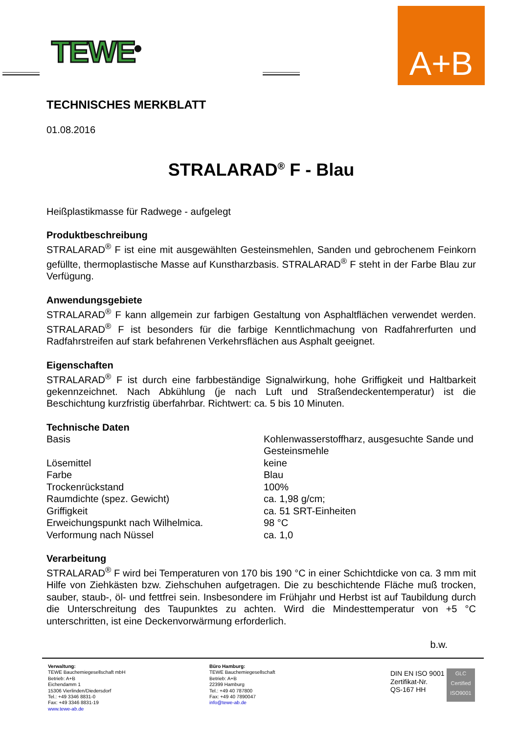TEWE<sup>®</sup>
A+B
TECHNISCHES MERKBLATT
01.08.2016
STRALARAD<sup>®</sup> F - Blau
Heißplastikmasse für Radwege - aufgelegt
Produktbeschreibung
STRALARAD<sup>®</sup> F ist eine mit ausgewählten Gesteinsmehlen, Sanden und gebrochenem Feinkorn gefüllte, thermoplastische Masse auf Kunstharzbasis. STRALARAD<sup>®</sup> F steht in der Farbe Blau zur Verfügung.
Anwendungsgebiete
STRALARAD<sup>®</sup> F kann allgemein zur farbigen Gestaltung von Asphaltflächen verwendet werden. STRALARAD<sup>®</sup> F ist besonders für die farbige Kenntlichmachung von Radfahrerfurten und Radfahrstreifen auf stark befahrenen Verkehrsflächen aus Asphalt geeignet.
Eigenschaften
STRALARAD<sup>®</sup> F ist durch eine farbbeständige Signalwirkung, hohe Griffigkeit und Haltbarkeit gekennzeichnet. Nach Abkühlung (je nach Luft und Straßendeckentemperatur) ist die Beschichtung kurzfristig überfahrbar. Richtwert: ca. 5 bis 10 Minuten.
Technische Daten
| Basis | Kohlenwasserstoffharz, ausgesuchte Sande und Gesteinsmehle |
| Lösemittel | keine |
| Farbe | Blau |
| Trockenrückstand | 100% |
| Raumdichte (spez. Gewicht) | ca. 1,98 g/cm; |
| Griffigkeit | ca. 51 SRT-Einheiten |
| Erweichungspunkt nach Wilhelmica. | 98 °C |
| Verformung nach Nüssel | ca. 1,0 |
Verarbeitung
STRALARAD<sup>®</sup> F wird bei Temperaturen von 170 bis 190 °C in einer Schichtdicke von ca. 3 mm mit Hilfe von Ziehkästen bzw. Ziehschuhen aufgetragen. Die zu beschichtende Fläche muß trocken, sauber, staub-, öl- und fettfrei sein. Insbesondere im Frühjahr und Herbst ist auf Taubildung durch die Unterschreitung des Taupunktes zu achten. Wird die Mindesttemperatur von +5 °C unterschritten, ist eine Deckenvorwärmung erforderlich.
b.w.
Verwaltung:
TEWE Bauchemiegesellschaft mbH
Betrieb: A+B
Eichendamm 1
15306 Vierlinden/Diedersdorf
Tel.: +49 3346 8831-0
Fax: +49 3346 8831-19
www.tewe-ab.de
Büro Hamburg:
TEWE Bauchemiegesellschaft
Betrieb: A+B
22399 Hamburg
Tel.: +49 40 787800
Fax: +49 40 7890047
info@tewe-ab.de
DIN EN ISO 9001
Zertifikat-Nr.
QS-167 HH
GLC Certified ISO9001